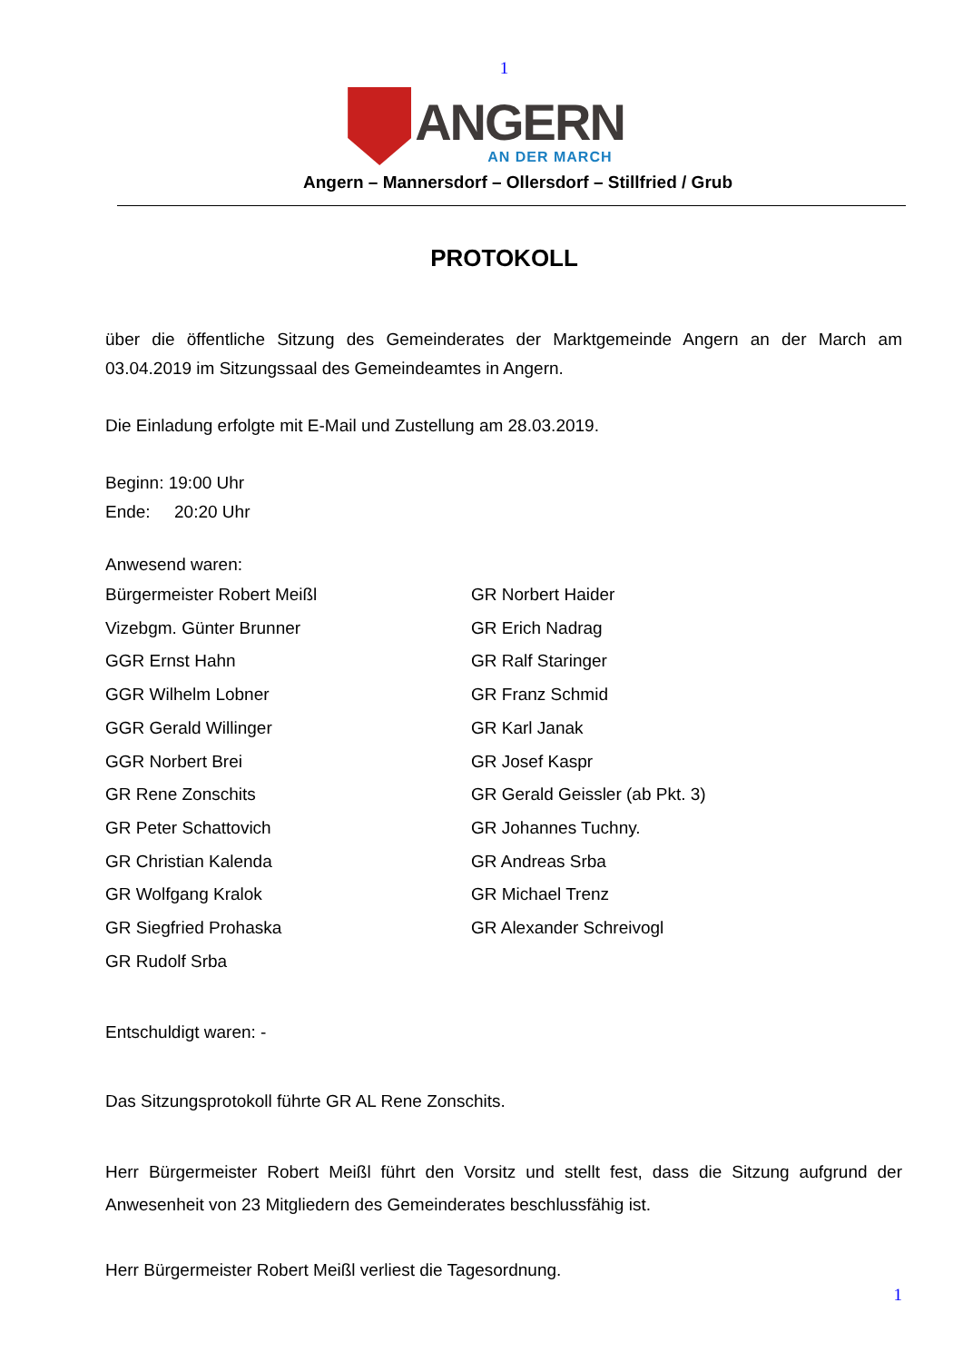1
ANGERN
AN DER MARCH
Angern – Mannersdorf – Ollersdorf – Stillfried / Grub
PROTOKOLL
über die öffentliche Sitzung des Gemeinderates der Marktgemeinde Angern an der March am 03.04.2019 im Sitzungssaal des Gemeindeamtes in Angern.
Die Einladung erfolgte mit E-Mail und Zustellung am 28.03.2019.
Beginn: 19:00 Uhr
Ende: 20:20 Uhr
Anwesend waren:
Bürgermeister Robert Meißl
Vizebgm. Günter Brunner
GGR Ernst Hahn
GGR Wilhelm Lobner
GGR Gerald Willinger
GGR Norbert Brei
GR Rene Zonschits
GR Peter Schattovich
GR Christian Kalenda
GR Wolfgang Kralok
GR Siegfried Prohaska
GR Rudolf Srba
GR Norbert Haider
GR Erich Nadrag
GR Ralf Staringer
GR Franz Schmid
GR Karl Janak
GR Josef Kaspr
GR Gerald Geissler (ab Pkt. 3)
GR Johannes Tuchny.
GR Andreas Srba
GR Michael Trenz
GR Alexander Schreivogl
Entschuldigt waren: -
Das Sitzungsprotokoll führte GR AL Rene Zonschits.
Herr Bürgermeister Robert Meißl führt den Vorsitz und stellt fest, dass die Sitzung aufgrund der Anwesenheit von 23 Mitgliedern des Gemeinderates beschlussfähig ist.
Herr Bürgermeister Robert Meißl verliest die Tagesordnung.
1